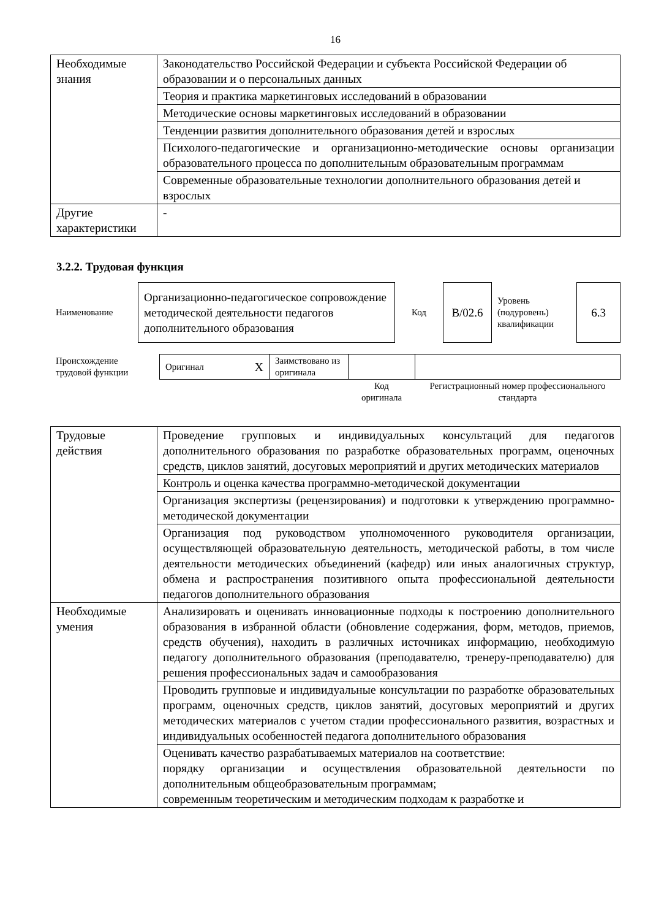16
| Необходимые знания | Законодательство Российской Федерации и субъекта Российской Федерации об образовании и о персональных данных |
| | Теория и практика маркетинговых исследований в образовании |
| | Методические основы маркетинговых исследований в образовании |
| | Тенденции развития дополнительного образования детей и взрослых |
| | Психолого-педагогические и организационно-методические основы организации образовательного процесса по дополнительным образовательным программам |
| | Современные образовательные технологии дополнительного образования детей и взрослых |
| Другие характеристики | - |
3.2.2. Трудовая функция
| Наименование | Организационно-педагогическое сопровождение методической деятельности педагогов дополнительного образования | Код | B/02.6 | Уровень (подуровень) квалификации | 6.3 |
| Происхождение трудовой функции | Оригинал X | Заимствовано из оригинала | | |
| | | | Код оригинала | Регистрационный номер профессионального стандарта |
| Трудовые действия | Проведение групповых и индивидуальных консультаций для педагогов дополнительного образования по разработке образовательных программ, оценочных средств, циклов занятий, досуговых мероприятий и других методических материалов |
| | Контроль и оценка качества программно-методической документации |
| | Организация экспертизы (рецензирования) и подготовки к утверждению программно-методической документации |
| | Организация под руководством уполномоченного руководителя организации, осуществляющей образовательную деятельность, методической работы, в том числе деятельности методических объединений (кафедр) или иных аналогичных структур, обмена и распространения позитивного опыта профессиональной деятельности педагогов дополнительного образования |
| Необходимые умения | Анализировать и оценивать инновационные подходы к построению дополнительного образования в избранной области (обновление содержания, форм, методов, приемов, средств обучения), находить в различных источниках информацию, необходимую педагогу дополнительного образования (преподавателю, тренеру-преподавателю) для решения профессиональных задач и самообразования |
| | Проводить групповые и индивидуальные консультации по разработке образовательных программ, оценочных средств, циклов занятий, досуговых мероприятий и других методических материалов с учетом стадии профессионального развития, возрастных и индивидуальных особенностей педагога дополнительного образования |
| | Оценивать качество разрабатываемых материалов на соответствие: порядку организации и осуществления образовательной деятельности по дополнительным общеобразовательным программам; современным теоретическим и методическим подходам к разработке и |